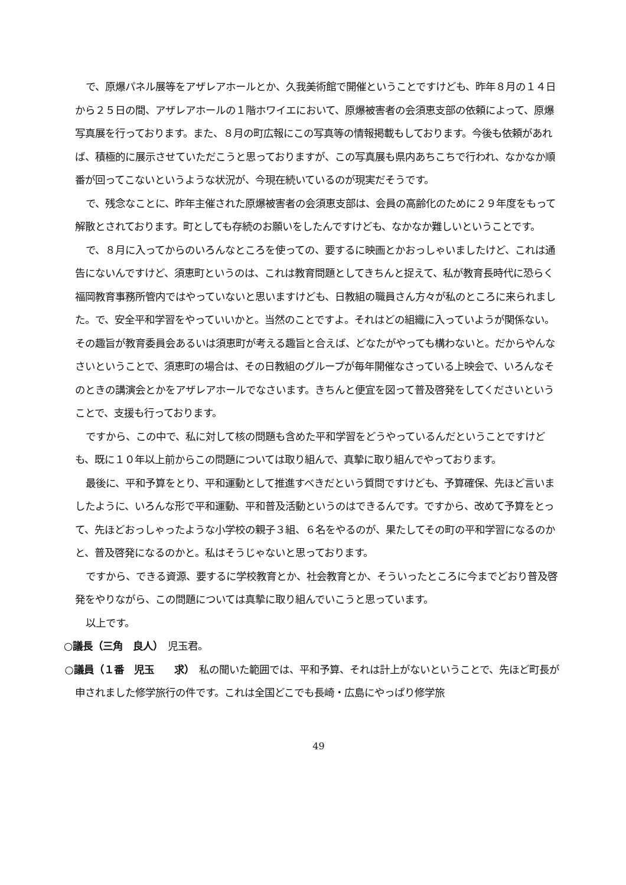で、原爆パネル展等をアザレアホールとか、久我美術館で開催ということですけども、昨年８月の１４日から２５日の間、アザレアホールの１階ホワイエにおいて、原爆被害者の会須恵支部の依頼によって、原爆写真展を行っております。また、８月の町広報にこの写真等の情報掲載もしております。今後も依頼があれば、積極的に展示させていただこうと思っておりますが、この写真展も県内あちこちで行われ、なかなか順番が回ってこないというような状況が、今現在続いているのが現実だそうです。
で、残念なことに、昨年主催された原爆被害者の会須恵支部は、会員の高齢化のために２９年度をもって解散とされております。町としても存続のお願いをしたんですけども、なかなか難しいということです。
で、８月に入ってからのいろんなところを使っての、要するに映画とかおっしゃいましたけど、これは通告にないんですけど、須恵町というのは、これは教育問題としてきちんと捉えて、私が教育長時代に恐らく福岡教育事務所管内ではやっていないと思いますけども、日教組の職員さん方々が私のところに来られました。で、安全平和学習をやっていいかと。当然のことですよ。それはどの組織に入っていようが関係ない。その趣旨が教育委員会あるいは須恵町が考える趣旨と合えば、どなたがやっても構わないと。だからやんなさいということで、須恵町の場合は、その日教組のグループが毎年開催なさっている上映会で、いろんなそのときの講演会とかをアザレアホールでなさいます。きちんと便宜を図って普及啓発をしてくださいということで、支援も行っております。
ですから、この中で、私に対して核の問題も含めた平和学習をどうやっているんだということですけども、既に１０年以上前からこの問題については取り組んで、真摯に取り組んでやっております。
最後に、平和予算をとり、平和運動として推進すべきだという質問ですけども、予算確保、先ほど言いましたように、いろんな形で平和運動、平和普及活動というのはできるんです。ですから、改めて予算をとって、先ほどおっしゃったような小学校の親子３組、６名をやるのが、果たしてその町の平和学習になるのかと、普及啓発になるのかと。私はそうじゃないと思っております。
ですから、できる資源、要するに学校教育とか、社会教育とか、そういったところに今までどおり普及啓発をやりながら、この問題については真摯に取り組んでいこうと思っています。
以上です。
○議長（三角　良人）　児玉君。
○議員（１番　児玉　　求）　私の聞いた範囲では、平和予算、それは計上がないということで、先ほど町長が申されました修学旅行の件です。これは全国どこでも長崎・広島にやっぱり修学旅
49